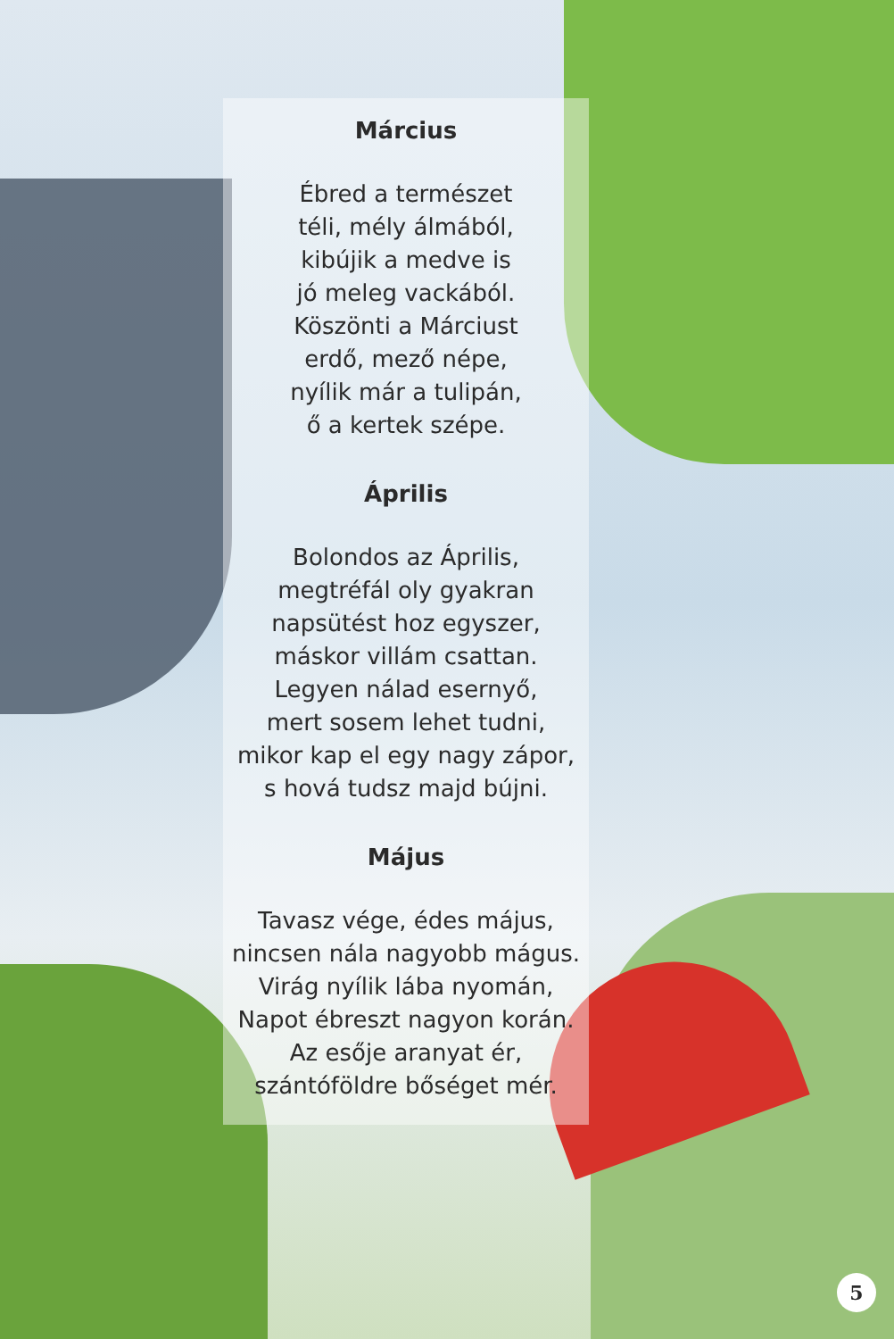Március
Ébred a természet
téli, mély álmából,
kibújik a medve is
jó meleg vackából.
Köszönti a Márciust
erdő, mező népe,
nyílik már a tulipán,
ő a kertek szépe.
Április
Bolondos az Április,
megtréfál oly gyakran
napsütést hoz egyszer,
máskor villám csattan.
Legyen nálad esernyő,
mert sosem lehet tudni,
mikor kap el egy nagy zápor,
s hová tudsz majd bújni.
Május
Tavasz vége, édes május,
nincsen nála nagyobb mágus.
Virág nyílik lába nyomán,
Napot ébreszt nagyon korán.
Az esője aranyat ér,
szántóföldre bőséget mér.
5